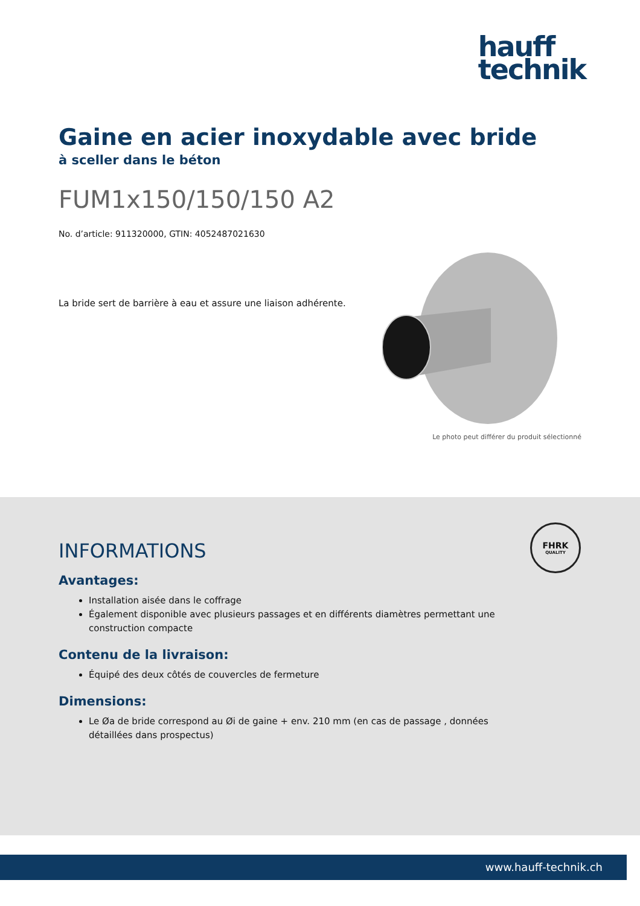hauff
technik
Gaine en acier inoxydable avec bride
à sceller dans le béton
FUM1x150/150/150 A2
No. d’article: 911320000, GTIN: 4052487021630
La bride sert de barrière à eau et assure une liaison adhérente.
Le photo peut différer du produit sélectionné
FHRK
QUALITY
INFORMATIONS
Avantages:
Installation aisée dans le coffrage
Également disponible avec plusieurs passages et en différents diamètres permettant une construction compacte
Contenu de la livraison:
Équipé des deux côtés de couvercles de fermeture
Dimensions:
Le Øa de bride correspond au Øi de gaine + env. 210 mm (en cas de passage , données détaillées dans prospectus)
www.hauff-technik.ch